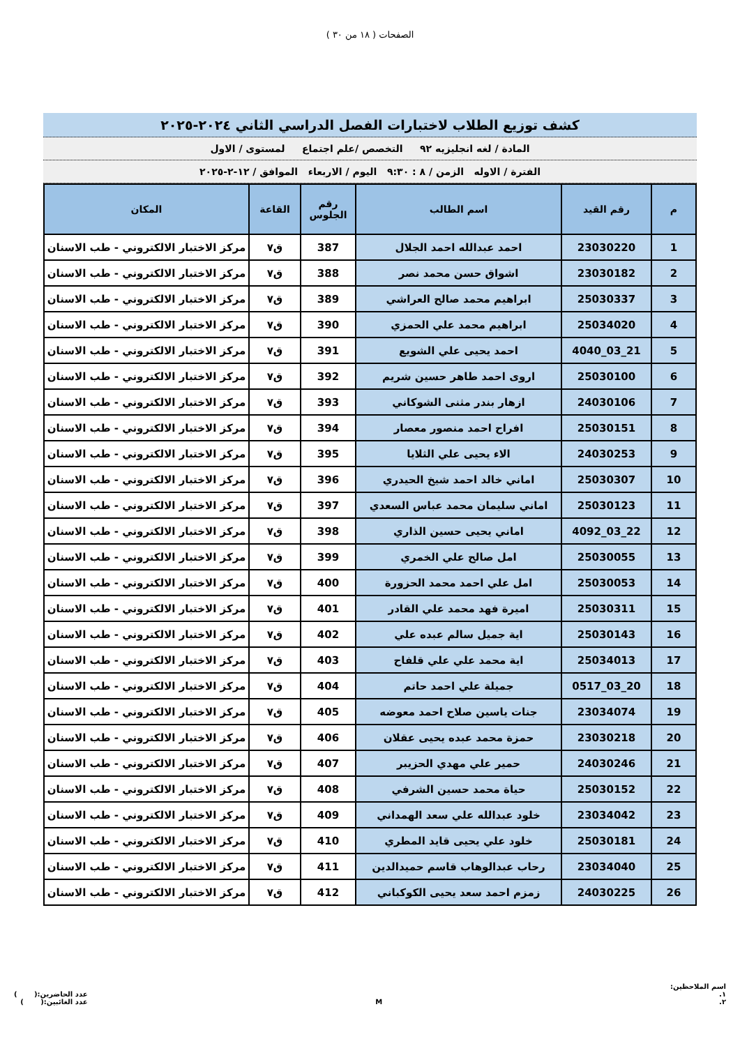الصفحات ( ١٨ من ٣٠ )
كشف توزيع الطلاب لاختبارات الفصل الدراسي الثاني ٢٠٢٤-٢٠٢٥
المادة / لغه انجليزيه ٩٢ التخصص /علم اجتماع لمستوى / الاول
الفترة / الاوله الزمن / ٨ : ٩:٣٠ اليوم / الاربعاء الموافق / ١٢-٢-٢٠٢٥
| م | رقم القيد | اسم الطالب | رقم الجلوس | القاعة | المكان |
| --- | --- | --- | --- | --- | --- |
| 1 | 23030220 | احمد عبدالله احمد الجلال | 387 | ق٧ | مركز الاختبار الالكتروني - طب الاسنان |
| 2 | 23030182 | اشواق حسن محمد نصر | 388 | ق٧ | مركز الاختبار الالكتروني - طب الاسنان |
| 3 | 25030337 | ابراهيم محمد صالح العراشي | 389 | ق٧ | مركز الاختبار الالكتروني - طب الاسنان |
| 4 | 25034020 | ابراهيم محمد علي الحمزي | 390 | ق٧ | مركز الاختبار الالكتروني - طب الاسنان |
| 5 | 21_03_4040 | احمد يحيى علي الشويع | 391 | ق٧ | مركز الاختبار الالكتروني - طب الاسنان |
| 6 | 25030100 | اروى احمد طاهر حسين شريم | 392 | ق٧ | مركز الاختبار الالكتروني - طب الاسنان |
| 7 | 24030106 | ازهار بندر مثنى الشوكاني | 393 | ق٧ | مركز الاختبار الالكتروني - طب الاسنان |
| 8 | 25030151 | افراح احمد منصور معصار | 394 | ق٧ | مركز الاختبار الالكتروني - طب الاسنان |
| 9 | 24030253 | الاء يحيى علي الثلايا | 395 | ق٧ | مركز الاختبار الالكتروني - طب الاسنان |
| 10 | 25030307 | اماني خالد احمد شيخ الحيدري | 396 | ق٧ | مركز الاختبار الالكتروني - طب الاسنان |
| 11 | 25030123 | اماني سليمان محمد عباس السعدي | 397 | ق٧ | مركز الاختبار الالكتروني - طب الاسنان |
| 12 | 22_03_4092 | اماني يحيى حسين الذاري | 398 | ق٧ | مركز الاختبار الالكتروني - طب الاسنان |
| 13 | 25030055 | امل صالح علي الخمري | 399 | ق٧ | مركز الاختبار الالكتروني - طب الاسنان |
| 14 | 25030053 | امل علي احمد محمد الحزورة | 400 | ق٧ | مركز الاختبار الالكتروني - طب الاسنان |
| 15 | 25030311 | اميرة فهد محمد علي القادر | 401 | ق٧ | مركز الاختبار الالكتروني - طب الاسنان |
| 16 | 25030143 | اية جميل سالم عبده علي | 402 | ق٧ | مركز الاختبار الالكتروني - طب الاسنان |
| 17 | 25034013 | اية محمد علي علي قلفاح | 403 | ق٧ | مركز الاختبار الالكتروني - طب الاسنان |
| 18 | 20_03_0517 | جميلة علي احمد حاتم | 404 | ق٧ | مركز الاختبار الالكتروني - طب الاسنان |
| 19 | 23034074 | جنات ياسين صلاح احمد معوضه | 405 | ق٧ | مركز الاختبار الالكتروني - طب الاسنان |
| 20 | 23030218 | حمزة محمد عبده يحيى عقلان | 406 | ق٧ | مركز الاختبار الالكتروني - طب الاسنان |
| 21 | 24030246 | حمير علي مهدي الحزيبر | 407 | ق٧ | مركز الاختبار الالكتروني - طب الاسنان |
| 22 | 25030152 | حياة محمد حسين الشرفي | 408 | ق٧ | مركز الاختبار الالكتروني - طب الاسنان |
| 23 | 23034042 | خلود عبدالله علي سعد الهمداني | 409 | ق٧ | مركز الاختبار الالكتروني - طب الاسنان |
| 24 | 25030181 | خلود علي يحيى قايد المطري | 410 | ق٧ | مركز الاختبار الالكتروني - طب الاسنان |
| 25 | 23034040 | رحاب عبدالوهاب قاسم حميدالدين | 411 | ق٧ | مركز الاختبار الالكتروني - طب الاسنان |
| 26 | 24030225 | زمزم احمد سعد يحيى الكوكباني | 412 | ق٧ | مركز الاختبار الالكتروني - طب الاسنان |
اسم الملاحظين:
١.
٢.
M
عدد الحاضرين:( )
عدد الغائبين:( )